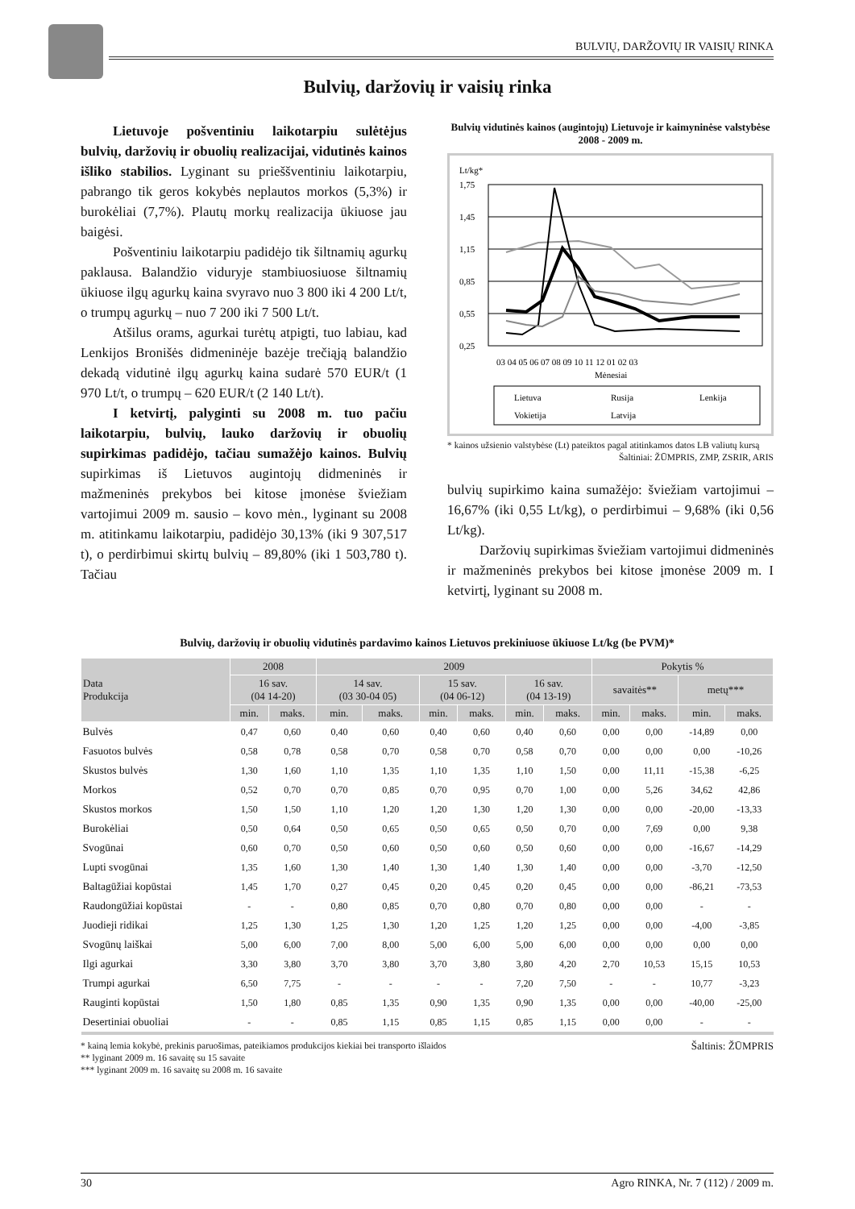BULVIŲ, DARŽOVIŲ IR VAISIŲ RINKA
Bulvių, daržovių ir vaisių rinka
Lietuvoje pošventiniu laikotarpiu sulėtėjus bulvių, daržovių ir obuolių realizacijai, vidutinės kainos išliko stabilios. Lyginant su prieššventiniu laikotarpiu, pabrango tik geros kokybės neplautos morkos (5,3%) ir burokėliai (7,7%). Plautų morkų realizacija ūkiuose jau baigėsi.
Pošventiniu laikotarpiu padidėjo tik šiltnamių agurkų paklausa. Balandžio viduryje stambiuosiuose šiltnamių ūkiuose ilgų agurkų kaina svyravo nuo 3 800 iki 4 200 Lt/t, o trumpų agurkų – nuo 7 200 iki 7 500 Lt/t.
Atšilus orams, agurkai turėtų atpigti, tuo labiau, kad Lenkijos Bronišės didmeninėje bazėje trečiąją balandžio dekadą vidutinė ilgų agurkų kaina sudarė 570 EUR/t (1 970 Lt/t, o trumpų – 620 EUR/t (2 140 Lt/t).
I ketvirtį, palyginti su 2008 m. tuo pačiu laikotarpiu, bulvių, lauko daržovių ir obuolių supirkimas padidėjo, tačiau sumažėjo kainos. Bulvių supirkimas iš Lietuvos augintojų didmeninės ir mažmeninės prekybos bei kitose įmonėse šviežiam vartojimui 2009 m. sausio – kovo mėn., lyginant su 2008 m. atitinkamu laikotarpiu, padidėjo 30,13% (iki 9 307,517 t), o perdirbimui skirtų bulvių – 89,80% (iki 1 503,780 t). Tačiau
Bulvių vidutinės kainos (augintojų) Lietuvoje ir kaimyninėse valstybėse 2008 - 2009 m.
Lt/kg*
1,75
1,45
1,15
0,85
0,55
0,25
03 04 05 06 07 08 09 10 11 12 01 02 03
Mėnesiai
Lietuva
Rusija
Lenkija
Vokietija
Latvija
* kainos užsienio valstybėse (Lt) pateiktos pagal atitinkamos datos LB valiutų kursą
Šaltiniai: ŽŪMPRIS, ZMP, ZSRIR, ARIS
bulvių supirkimo kaina sumažėjo: šviežiam vartojimui – 16,67% (iki 0,55 Lt/kg), o perdirbimui – 9,68% (iki 0,56 Lt/kg).
Daržovių supirkimas šviežiam vartojimui didmeninės ir mažmeninės prekybos bei kitose įmonėse 2009 m. I ketvirtį, lyginant su 2008 m.
Bulvių, daržovių ir obuolių vidutinės pardavimo kainos Lietuvos prekiniuose ūkiuose Lt/kg (be PVM)*
| Data Produkcija | 2008 | | 2009 | | | | | | Pokytis % | | | |
| --- | --- | --- | --- | --- | --- | --- | --- | --- | --- | --- | --- | --- |
| | 16 sav. (04 14-20) | | 14 sav. (03 30-04 05) | | 15 sav. (04 06-12) | | 16 sav. (04 13-19) | | savaitės** | | metų*** | |
| | min. | maks. | min. | maks. | min. | maks. | min. | maks. | min. | maks. | min. | maks. |
| Bulvės | 0,47 | 0,60 | 0,40 | 0,60 | 0,40 | 0,60 | 0,40 | 0,60 | 0,00 | 0,00 | -14,89 | 0,00 |
| Fasuotos bulvės | 0,58 | 0,78 | 0,58 | 0,70 | 0,58 | 0,70 | 0,58 | 0,70 | 0,00 | 0,00 | 0,00 | -10,26 |
| Skustos bulvės | 1,30 | 1,60 | 1,10 | 1,35 | 1,10 | 1,35 | 1,10 | 1,50 | 0,00 | 11,11 | -15,38 | -6,25 |
| Morkos | 0,52 | 0,70 | 0,70 | 0,85 | 0,70 | 0,95 | 0,70 | 1,00 | 0,00 | 5,26 | 34,62 | 42,86 |
| Skustos morkos | 1,50 | 1,50 | 1,10 | 1,20 | 1,20 | 1,30 | 1,20 | 1,30 | 0,00 | 0,00 | -20,00 | -13,33 |
| Burokėliai | 0,50 | 0,64 | 0,50 | 0,65 | 0,50 | 0,65 | 0,50 | 0,70 | 0,00 | 7,69 | 0,00 | 9,38 |
| Svogūnai | 0,60 | 0,70 | 0,50 | 0,60 | 0,50 | 0,60 | 0,50 | 0,60 | 0,00 | 0,00 | -16,67 | -14,29 |
| Lupti svogūnai | 1,35 | 1,60 | 1,30 | 1,40 | 1,30 | 1,40 | 1,30 | 1,40 | 0,00 | 0,00 | -3,70 | -12,50 |
| Baltagūžiai kopūstai | 1,45 | 1,70 | 0,27 | 0,45 | 0,20 | 0,45 | 0,20 | 0,45 | 0,00 | 0,00 | -86,21 | -73,53 |
| Raudongūžiai kopūstai | - | - | 0,80 | 0,85 | 0,70 | 0,80 | 0,70 | 0,80 | 0,00 | 0,00 | - | - |
| Juodieji ridikai | 1,25 | 1,30 | 1,25 | 1,30 | 1,20 | 1,25 | 1,20 | 1,25 | 0,00 | 0,00 | -4,00 | -3,85 |
| Svogūnų laiškai | 5,00 | 6,00 | 7,00 | 8,00 | 5,00 | 6,00 | 5,00 | 6,00 | 0,00 | 0,00 | 0,00 | 0,00 |
| Ilgi agurkai | 3,30 | 3,80 | 3,70 | 3,80 | 3,70 | 3,80 | 3,80 | 4,20 | 2,70 | 10,53 | 15,15 | 10,53 |
| Trumpi agurkai | 6,50 | 7,75 | - | - | - | - | 7,20 | 7,50 | - | - | 10,77 | -3,23 |
| Rauginti kopūstai | 1,50 | 1,80 | 0,85 | 1,35 | 0,90 | 1,35 | 0,90 | 1,35 | 0,00 | 0,00 | -40,00 | -25,00 |
| Desertiniai obuoliai | - | - | 0,85 | 1,15 | 0,85 | 1,15 | 0,85 | 1,15 | 0,00 | 0,00 | - | - |
Šaltinis: ŽŪMPRIS * kainą lemia kokybė, prekinis paruošimas, pateikiamos produkcijos kiekiai bei transporto išlaidos
** lyginant 2009 m. 16 savaitę su 15 savaite
*** lyginant 2009 m. 16 savaitę su 2008 m. 16 savaite
30 Agro RINKA, Nr. 7 (112) / 2009 m.